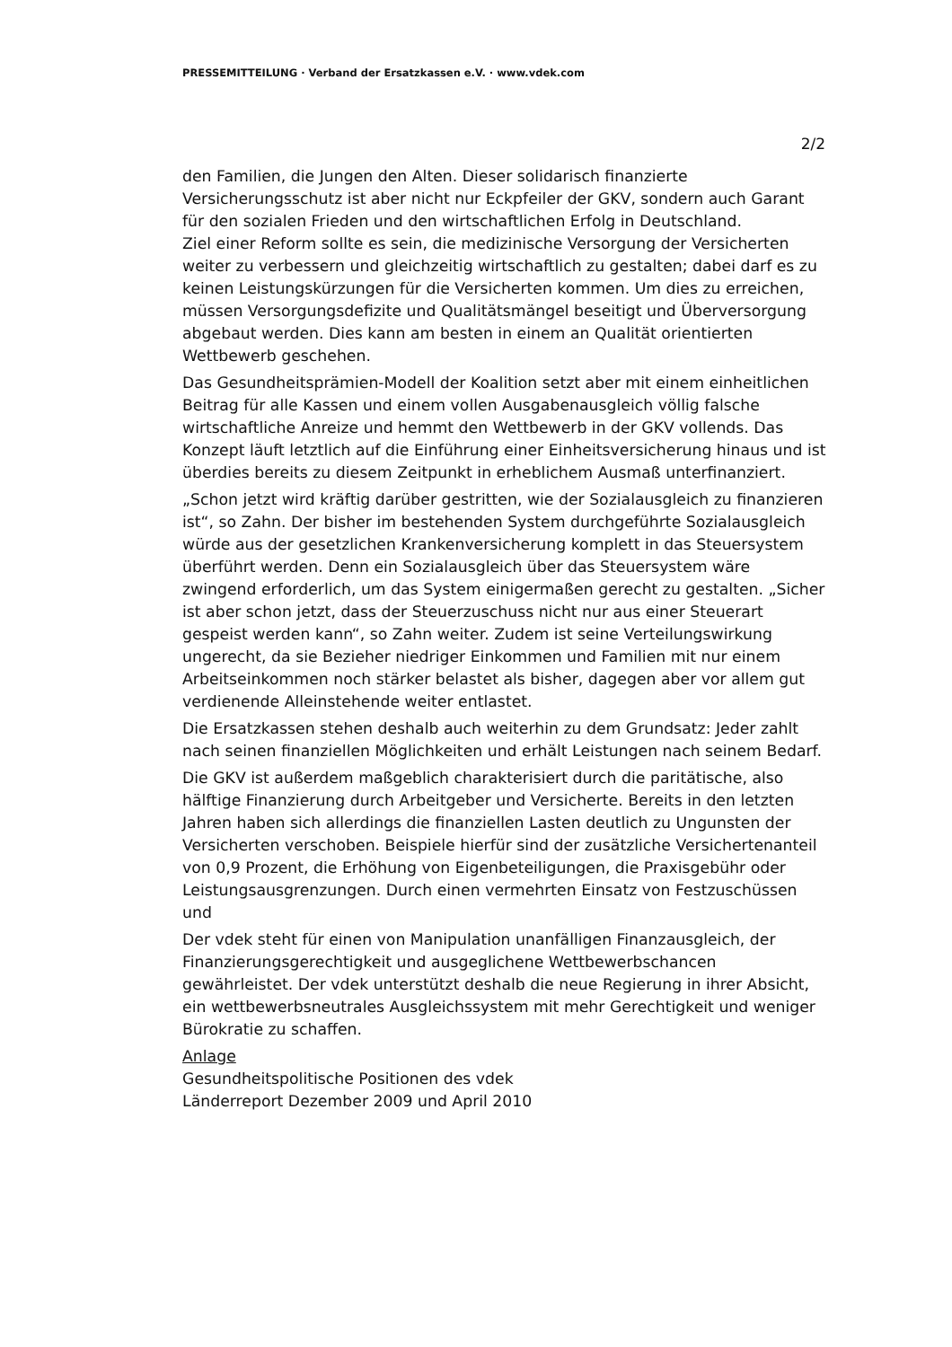PRESSEMITTEILUNG · Verband der Ersatzkassen e.V. · www.vdek.com
2/2
den Familien, die Jungen den Alten. Dieser solidarisch finanzierte Versicherungsschutz ist aber nicht nur Eckpfeiler der GKV, sondern auch Garant für den sozialen Frieden und den wirtschaftlichen Erfolg in Deutschland.
Ziel einer Reform sollte es sein, die medizinische Versorgung der Versicherten weiter zu verbessern und gleichzeitig wirtschaftlich zu gestalten; dabei darf es zu keinen Leistungskürzungen für die Versicherten kommen. Um dies zu erreichen, müssen Versorgungsdefizite und Qualitätsmängel beseitigt und Überversorgung abgebaut werden. Dies kann am besten in einem an Qualität orientierten Wettbewerb geschehen.
Das Gesundheitsprämien-Modell der Koalition setzt aber mit einem einheitlichen Beitrag für alle Kassen und einem vollen Ausgabenausgleich völlig falsche wirtschaftliche Anreize und hemmt den Wettbewerb in der GKV vollends. Das Konzept läuft letztlich auf die Einführung einer Einheitsversicherung hinaus und ist überdies bereits zu diesem Zeitpunkt in erheblichem Ausmaß unterfinanziert.
„Schon jetzt wird kräftig darüber gestritten, wie der Sozialausgleich zu finanzieren ist“, so Zahn. Der bisher im bestehenden System durchgeführte Sozialausgleich würde aus der gesetzlichen Krankenversicherung komplett in das Steuersystem überführt werden. Denn ein Sozialausgleich über das Steuersystem wäre zwingend erforderlich, um das System einigermaßen gerecht zu gestalten. „Sicher ist aber schon jetzt, dass der Steuerzuschuss nicht nur aus einer Steuerart gespeist werden kann“, so Zahn weiter. Zudem ist seine Verteilungswirkung ungerecht, da sie Bezieher niedriger Einkommen und Familien mit nur einem Arbeitseinkommen noch stärker belastet als bisher, dagegen aber vor allem gut verdienende Alleinstehende weiter entlastet.
Die Ersatzkassen stehen deshalb auch weiterhin zu dem Grundsatz: Jeder zahlt nach seinen finanziellen Möglichkeiten und erhält Leistungen nach seinem Bedarf.
Die GKV ist außerdem maßgeblich charakterisiert durch die paritätische, also hälftige Finanzierung durch Arbeitgeber und Versicherte. Bereits in den letzten Jahren haben sich allerdings die finanziellen Lasten deutlich zu Ungunsten der Versicherten verschoben. Beispiele hierfür sind der zusätzliche Versichertenanteil von 0,9 Prozent, die Erhöhung von Eigenbeteiligungen, die Praxisgebühr oder Leistungsausgrenzungen. Durch einen vermehrten Einsatz von Festzuschüssen und
Der vdek steht für einen von Manipulation unanfälligen Finanzausgleich, der Finanzierungsgerechtigkeit und ausgeglichene Wettbewerbschancen gewährleistet. Der vdek unterstützt deshalb die neue Regierung in ihrer Absicht, ein wettbewerbsneutrales Ausgleichssystem mit mehr Gerechtigkeit und weniger Bürokratie zu schaffen.
Anlage
Gesundheitspolitische Positionen des vdek
Länderreport Dezember 2009 und April 2010